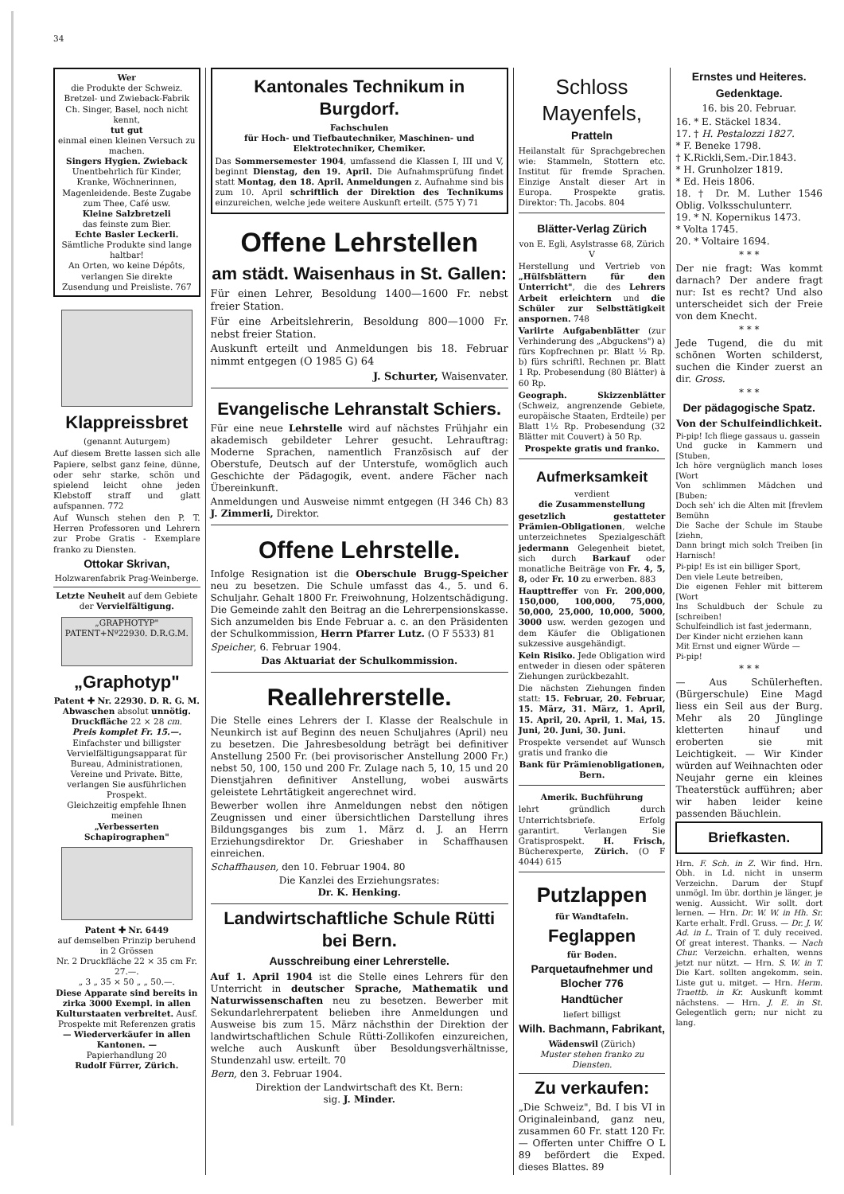34
Wer
die Produkte der Schweiz. Bretzel- und Zwieback-Fabrik Ch. Singer, Basel, noch nicht kennt,
tut gut
einmal einen kleinen Versuch zu machen.
Singers Hygien. Zwieback
Unentbehrlich für Kinder, Kranke, Wöchnerinnen, Magenleidende. Beste Zugabe zum Thee, Café usw.
Kleine Salzbretzeli
das feinste zum Bier.
Echte Basler Leckerli.
Sämtliche Produkte sind lange haltbar!
An Orten, wo keine Dépôts, verlangen Sie direkte Zusendung und Preisliste. 767
Klappreissbret
(genannt Auturgem)
Auf diesem Brette lassen sich alle Papiere, selbst ganz feine, dünne, oder sehr starke, schön und spielend leicht ohne jeden Klebstoff straff und glatt aufspannen. 772
Auf Wunsch stehen den P. T. Herren Professoren und Lehrern zur Probe Gratis - Exemplare franko zu Diensten.
Ottokar Skrivan,
Holzwarenfabrik Prag-Weinberge.
Letzte Neuheit auf dem Gebiete der Vervielfältigung.
„GRAPHOTYP" PATENT+Nº22930. D.R.G.M.
„Graphotyp"
Patent ✚ Nr. 22930. D. R. G. M.
Abwaschen absolut unnötig.
Druckfläche 22 × 28 cm.
Preis komplet Fr. 15.—.
Einfachster und billigster Vervielfältigungsapparat für Bureau, Administrationen, Vereine und Private. Bitte, verlangen Sie ausführlichen Prospekt.
Gleichzeitig empfehle Ihnen meinen
„Verbesserten Schapirographen"
Patent ✚ Nr. 6449
auf demselben Prinzip beruhend in 2 Grössen
Nr. 2 Druckfläche 22 × 35 cm Fr. 27.—.
„ 3 „ 35 × 50 „ „ 50.—.
Diese Apparate sind bereits in zirka 3000 Exempl. in allen Kulturstaaten verbreitet. Ausf. Prospekte mit Referenzen gratis
— Wiederverkäufer in allen Kantonen. —
Papierhandlung 20
Rudolf Fürrer, Zürich.
Kantonales Technikum in Burgdorf.
Fachschulen
für Hoch- und Tiefbautechniker, Maschinen- und Elektrotechniker, Chemiker.
Das Sommersemester 1904, umfassend die Klassen I, III und V, beginnt Dienstag, den 19. April. Die Aufnahmsprüfung findet statt Montag, den 18. April. Anmeldungen z. Aufnahme sind bis zum 10. April schriftlich der Direktion des Technikums einzureichen, welche jede weitere Auskunft erteilt. (575 Y) 71
Offene Lehrstellen
am städt. Waisenhaus in St. Gallen:
Für einen Lehrer, Besoldung 1400—1600 Fr. nebst freier Station.
Für eine Arbeitslehrerin, Besoldung 800—1000 Fr. nebst freier Station.
Auskunft erteilt und Anmeldungen bis 18. Februar nimmt entgegen (O 1985 G) 64
J. Schurter, Waisenvater.
Evangelische Lehranstalt Schiers.
Für eine neue Lehrstelle wird auf nächstes Frühjahr ein akademisch gebildeter Lehrer gesucht. Lehrauftrag: Moderne Sprachen, namentlich Französisch auf der Oberstufe, Deutsch auf der Unterstufe, womöglich auch Geschichte der Pädagogik, event. andere Fächer nach Übereinkunft.
Anmeldungen und Ausweise nimmt entgegen (H 346 Ch) 83 J. Zimmerli, Direktor.
Offene Lehrstelle.
Infolge Resignation ist die Oberschule Brugg-Speicher neu zu besetzen. Die Schule umfasst das 4., 5. und 6. Schuljahr. Gehalt 1800 Fr. Freiwohnung, Holzentschädigung. Die Gemeinde zahlt den Beitrag an die Lehrerpensionskasse. Sich anzumelden bis Ende Februar a. c. an den Präsidenten der Schulkommission, Herrn Pfarrer Lutz. (O F 5533) 81
Speicher, 6. Februar 1904.
Das Aktuariat der Schulkommission.
Reallehrerstelle.
Die Stelle eines Lehrers der I. Klasse der Realschule in Neunkirch ist auf Beginn des neuen Schuljahres (April) neu zu besetzen. Die Jahresbesoldung beträgt bei definitiver Anstellung 2500 Fr. (bei provisorischer Anstellung 2000 Fr.) nebst 50, 100, 150 und 200 Fr. Zulage nach 5, 10, 15 und 20 Dienstjahren definitiver Anstellung, wobei auswärts geleistete Lehrtätigkeit angerechnet wird.
Bewerber wollen ihre Anmeldungen nebst den nötigen Zeugnissen und einer übersichtlichen Darstellung ihres Bildungsganges bis zum 1. März d. J. an Herrn Erziehungsdirektor Dr. Grieshaber in Schaffhausen einreichen.
Schaffhausen, den 10. Februar 1904. 80
Die Kanzlei des Erziehungsrates:
Dr. K. Henking.
Landwirtschaftliche Schule Rütti bei Bern.
Ausschreibung einer Lehrerstelle.
Auf 1. April 1904 ist die Stelle eines Lehrers für den Unterricht in deutscher Sprache, Mathematik und Naturwissenschaften neu zu besetzen. Bewerber mit Sekundarlehrerpatent belieben ihre Anmeldungen und Ausweise bis zum 15. März nächsthin der Direktion der landwirtschaftlichen Schule Rütti-Zollikofen einzureichen, welche auch Auskunft über Besoldungsverhältnisse, Stundenzahl usw. erteilt. 70
Bern, den 3. Februar 1904.
Direktion der Landwirtschaft des Kt. Bern:
sig. J. Minder.
Schloss Mayenfels,
Pratteln
Heilanstalt für Sprachgebrechen wie: Stammeln, Stottern etc. Institut für fremde Sprachen. Einzige Anstalt dieser Art in Europa. Prospekte gratis. Direktor: Th. Jacobs. 804
Blätter-Verlag Zürich
von E. Egli, Asylstrasse 68, Zürich V
Herstellung und Vertrieb von „Hülfsblättern für den Unterricht", die des Lehrers Arbeit erleichtern und die Schüler zur Selbsttätigkeit anspornen. 748
Variirte Aufgabenblätter (zur Verhinderung des „Abguckens") a) fürs Kopfrechnen pr. Blatt ½ Rp. b) fürs schriftl. Rechnen pr. Blatt 1 Rp. Probesendung (80 Blätter) à 60 Rp.
Geograph. Skizzenblätter (Schweiz, angrenzende Gebiete, europäische Staaten, Erdteile) per Blatt 1½ Rp. Probesendung (32 Blätter mit Couvert) à 50 Rp.
Prospekte gratis und franko.
Aufmerksamkeit
verdient
die Zusammenstellung
gesetzlich gestatteter Prämien-Obligationen, welche unterzeichnetes Spezialgeschäft jedermann Gelegenheit bietet, sich durch Barkauf oder monatliche Beiträge von Fr. 4, 5, 8, oder Fr. 10 zu erwerben. 883
Haupttreffer von Fr. 200,000, 150,000, 100,000, 75,000, 50,000, 25,000, 10,000, 5000, 3000 usw. werden gezogen und dem Käufer die Obligationen sukzessive ausgehändigt.
Kein Risiko. Jede Obligation wird entweder in diesen oder späteren Ziehungen zurückbezahlt.
Die nächsten Ziehungen finden statt: 15. Februar, 20. Februar, 15. März, 31. März, 1. April, 15. April, 20. April, 1. Mai, 15. Juni, 20. Juni, 30. Juni.
Prospekte versendet auf Wunsch gratis und franko die
Bank für Prämienobligationen, Bern.
Amerik. Buchführung
lehrt gründlich durch Unterrichtsbriefe. Erfolg garantirt. Verlangen Sie Gratisprospekt. H. Frisch, Bücherexperte, Zürich. (O F 4044) 615
Putzlappen
für Wandtafeln.
Feglappen
für Boden.
Parquetaufnehmer und Blocher 776
Handtücher
liefert billigst
Wilh. Bachmann, Fabrikant,
Wädenswil (Zürich)
Muster stehen franko zu Diensten.
Zu verkaufen:
„Die Schweiz", Bd. I bis VI in Originaleinband, ganz neu, zusammen 60 Fr. statt 120 Fr. — Offerten unter Chiffre O L 89 befördert die Exped. dieses Blattes. 89
Ernstes und Heiteres.
Gedenktage.
16. bis 20. Februar.
16. * E. Stäckel 1834.
17. † H. Pestalozzi 1827.
* F. Beneke 1798.
† K.Rickli,Sem.-Dir.1843.
* H. Grunholzer 1819.
* Ed. Heis 1806.
18. † Dr. M. Luther 1546 Oblig. Volksschulunterr.
19. * N. Kopernikus 1473.
* Volta 1745.
20. * Voltaire 1694.
* * *
Der nie fragt: Was kommt darnach? Der andere fragt nur: Ist es recht? Und also unterscheidet sich der Freie von dem Knecht.
* * *
Jede Tugend, die du mit schönen Worten schilderst, suchen die Kinder zuerst an dir. Gross.
* * *
Der pädagogische Spatz.
Von der Schulfeindlichkeit.
Pi-pip! Ich fliege gassaus u. gassein
Und gucke in Kammern und [Stuben,
Ich höre vergnüglich manch loses [Wort
Von schlimmen Mädchen und [Buben;
Doch seh' ich die Alten mit [frevlem Bemühn
Die Sache der Schule im Staube [ziehn,
Dann bringt mich solch Treiben [in Harnisch!
Pi-pip! Es ist ein billiger Sport,
Den viele Leute betreiben,
Die eigenen Fehler mit bitterem [Wort
Ins Schuldbuch der Schule zu [schreiben!
Schulfeindlich ist fast jedermann,
Der Kinder nicht erziehen kann
Mit Ernst und eigner Würde —
Pi-pip!
* * *
— Aus Schülerheften. (Bürgerschule) Eine Magd liess ein Seil aus der Burg. Mehr als 20 Jünglinge kletterten hinauf und eroberten sie mit Leichtigkeit. — Wir Kinder würden auf Weihnachten oder Neujahr gerne ein kleines Theaterstück aufführen; aber wir haben leider keine passenden Bäuchlein.
Briefkasten.
Hrn. F. Sch. in Z. Wir find. Hrn. Obh. in Ld. nicht in unserm Verzeichn. Darum der Stupf unmögl. Im übr. dorthin je länger, je wenig. Aussicht. Wir sollt. dort lernen. — Hrn. Dr. W. W. in Hh. Sr. Karte erhalt. Frdl. Gruss. — Dr. J. W. Ad. in L. Train of T. duly received. Of great interest. Thanks. — Nach Chur. Verzeichn. erhalten, wenns jetzt nur nützt. — Hrn. S. W. in T. Die Kart. sollten angekomm. sein. Liste gut u. mitget. — Hrn. Herm. Traettb. in Kr. Auskunft kommt nächstens. — Hrn. J. E. in St. Gelegentlich gern; nur nicht zu lang.